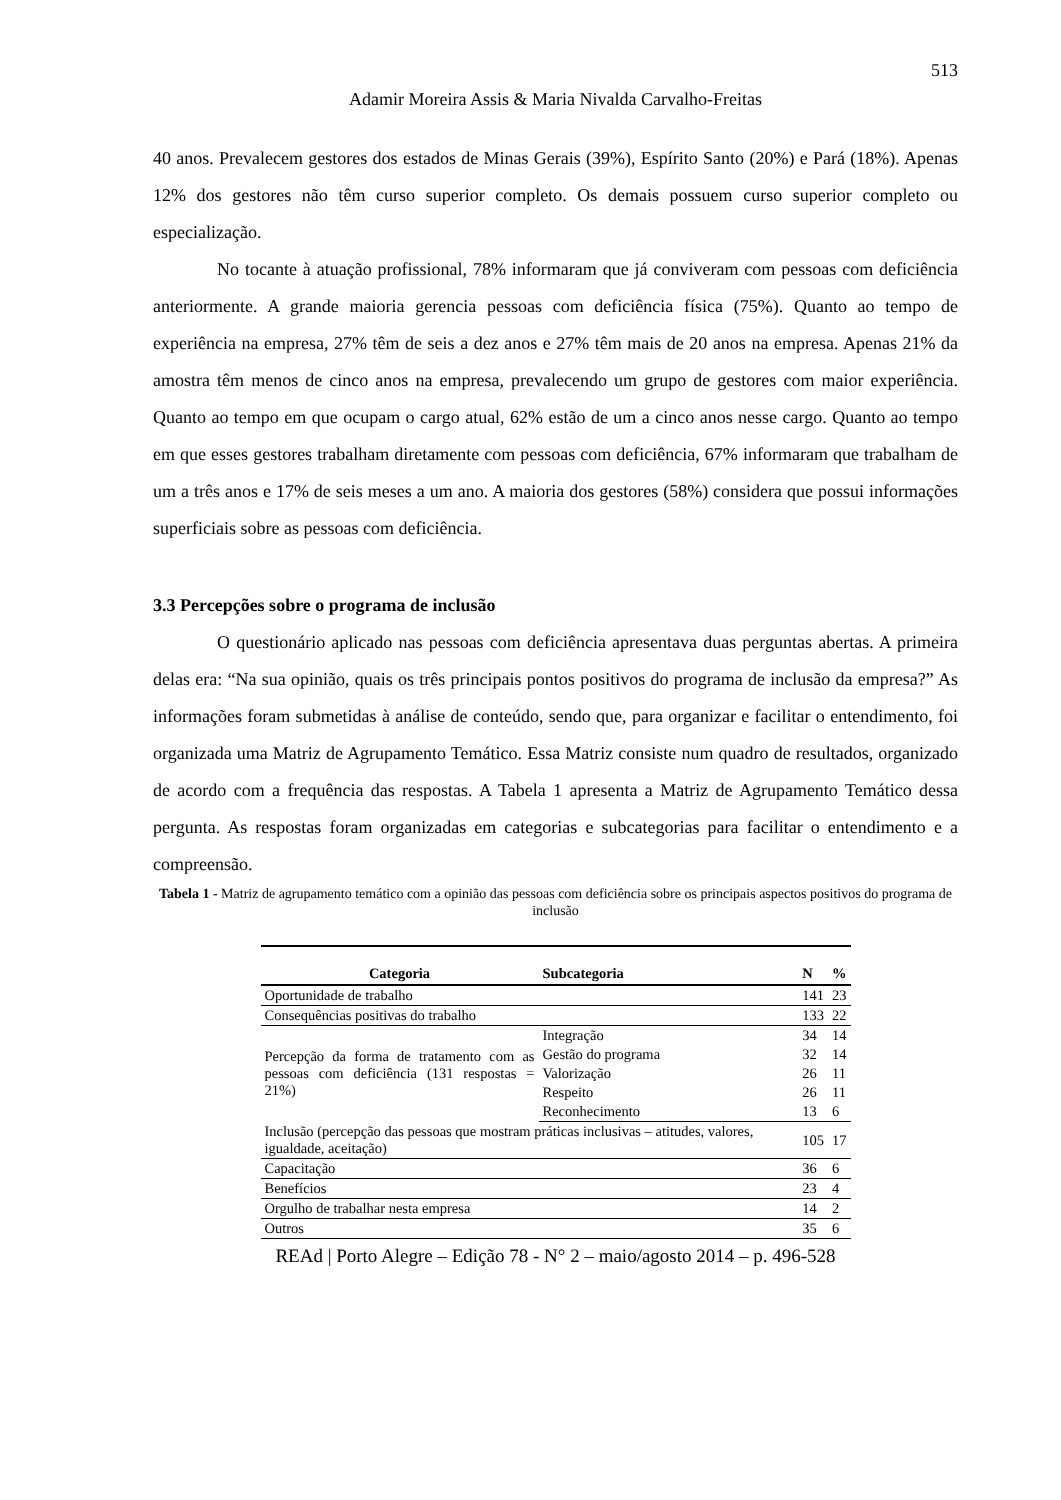513
Adamir Moreira Assis & Maria Nivalda Carvalho-Freitas
40 anos. Prevalecem gestores dos estados de Minas Gerais (39%), Espírito Santo (20%) e Pará (18%). Apenas 12% dos gestores não têm curso superior completo. Os demais possuem curso superior completo ou especialização.
No tocante à atuação profissional, 78% informaram que já conviveram com pessoas com deficiência anteriormente. A grande maioria gerencia pessoas com deficiência física (75%). Quanto ao tempo de experiência na empresa, 27% têm de seis a dez anos e 27% têm mais de 20 anos na empresa. Apenas 21% da amostra têm menos de cinco anos na empresa, prevalecendo um grupo de gestores com maior experiência. Quanto ao tempo em que ocupam o cargo atual, 62% estão de um a cinco anos nesse cargo. Quanto ao tempo em que esses gestores trabalham diretamente com pessoas com deficiência, 67% informaram que trabalham de um a três anos e 17% de seis meses a um ano. A maioria dos gestores (58%) considera que possui informações superficiais sobre as pessoas com deficiência.
3.3 Percepções sobre o programa de inclusão
O questionário aplicado nas pessoas com deficiência apresentava duas perguntas abertas. A primeira delas era: “Na sua opinião, quais os três principais pontos positivos do programa de inclusão da empresa?” As informações foram submetidas à análise de conteúdo, sendo que, para organizar e facilitar o entendimento, foi organizada uma Matriz de Agrupamento Temático. Essa Matriz consiste num quadro de resultados, organizado de acordo com a frequência das respostas. A Tabela 1 apresenta a Matriz de Agrupamento Temático dessa pergunta. As respostas foram organizadas em categorias e subcategorias para facilitar o entendimento e a compreensão.
Tabela 1 - Matriz de agrupamento temático com a opinião das pessoas com deficiência sobre os principais aspectos positivos do programa de inclusão
| Categoria | Subcategoria | N | % |
| --- | --- | --- | --- |
| Oportunidade de trabalho | | 141 | 23 |
| Consequências positivas do trabalho | | 133 | 22 |
| Percepção da forma de tratamento com as pessoas com deficiência (131 respostas = 21%) | Integração | 34 | 14 |
| | Gestão do programa | 32 | 14 |
| | Valorização | 26 | 11 |
| | Respeito | 26 | 11 |
| | Reconhecimento | 13 | 6 |
| Inclusão (percepção das pessoas que mostram práticas inclusivas – atitudes, valores, igualdade, aceitação) | | 105 | 17 |
| Capacitação | | 36 | 6 |
| Benefícios | | 23 | 4 |
| Orgulho de trabalhar nesta empresa | | 14 | 2 |
| Outros | | 35 | 6 |
REAd | Porto Alegre – Edição 78 - N° 2 – maio/agosto 2014 – p. 496-528